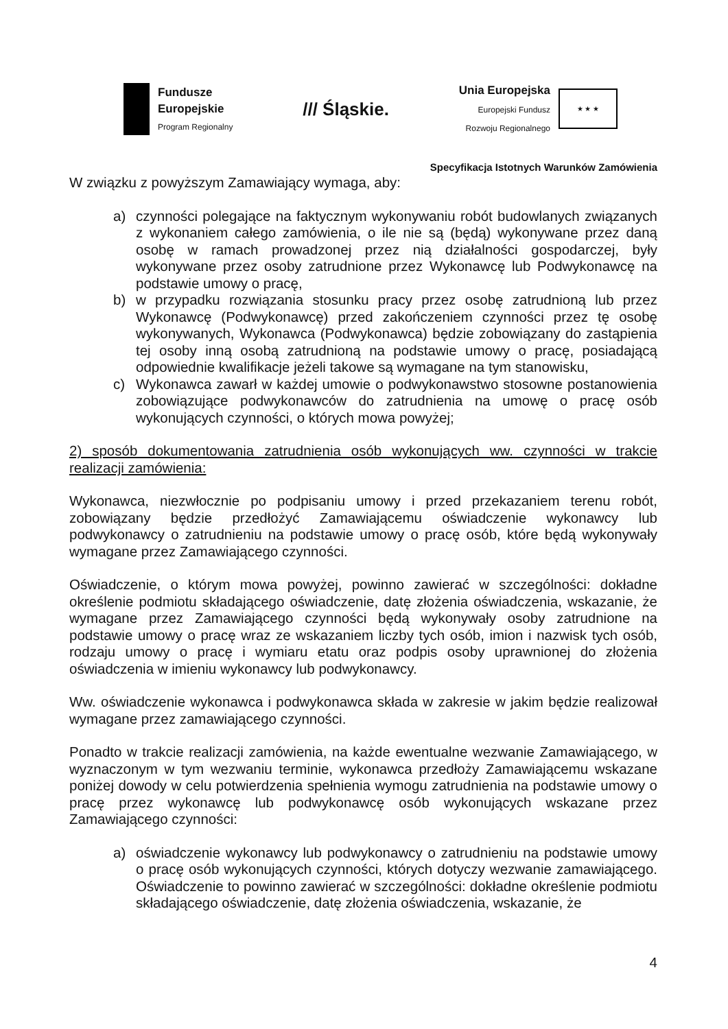Fundusze
Europejskie
Program Regionalny
/// Śląskie.
Unia Europejska
Europejski Fundusz
Rozwoju Regionalnego
★ ★ ★
Specyfikacja Istotnych Warunków Zamówienia
W związku z powyższym Zamawiający wymaga, aby:
a) czynności polegające na faktycznym wykonywaniu robót budowlanych związanych z wykonaniem całego zamówienia, o ile nie są (będą) wykonywane przez daną osobę w ramach prowadzonej przez nią działalności gospodarczej, były wykonywane przez osoby zatrudnione przez Wykonawcę lub Podwykonawcę na podstawie umowy o pracę,
b) w przypadku rozwiązania stosunku pracy przez osobę zatrudnioną lub przez Wykonawcę (Podwykonawcę) przed zakończeniem czynności przez tę osobę wykonywanych, Wykonawca (Podwykonawca) będzie zobowiązany do zastąpienia tej osoby inną osobą zatrudnioną na podstawie umowy o pracę, posiadającą odpowiednie kwalifikacje jeżeli takowe są wymagane na tym stanowisku,
c) Wykonawca zawarł w każdej umowie o podwykonawstwo stosowne postanowienia zobowiązujące podwykonawców do zatrudnienia na umowę o pracę osób wykonujących czynności, o których mowa powyżej;
2) sposób dokumentowania zatrudnienia osób wykonujących ww. czynności w trakcie realizacji zamówienia:
Wykonawca, niezwłocznie po podpisaniu umowy i przed przekazaniem terenu robót, zobowiązany będzie przedłożyć Zamawiającemu oświadczenie wykonawcy lub podwykonawcy o zatrudnieniu na podstawie umowy o pracę osób, które będą wykonywały wymagane przez Zamawiającego czynności.
Oświadczenie, o którym mowa powyżej, powinno zawierać w szczególności: dokładne określenie podmiotu składającego oświadczenie, datę złożenia oświadczenia, wskazanie, że wymagane przez Zamawiającego czynności będą wykonywały osoby zatrudnione na podstawie umowy o pracę wraz ze wskazaniem liczby tych osób, imion i nazwisk tych osób, rodzaju umowy o pracę i wymiaru etatu oraz podpis osoby uprawnionej do złożenia oświadczenia w imieniu wykonawcy lub podwykonawcy.
Ww. oświadczenie wykonawca i podwykonawca składa w zakresie w jakim będzie realizował wymagane przez zamawiającego czynności.
Ponadto w trakcie realizacji zamówienia, na każde ewentualne wezwanie Zamawiającego, w wyznaczonym w tym wezwaniu terminie, wykonawca przedłoży Zamawiającemu wskazane poniżej dowody w celu potwierdzenia spełnienia wymogu zatrudnienia na podstawie umowy o pracę przez wykonawcę lub podwykonawcę osób wykonujących wskazane przez Zamawiającego czynności:
a) oświadczenie wykonawcy lub podwykonawcy o zatrudnieniu na podstawie umowy o pracę osób wykonujących czynności, których dotyczy wezwanie zamawiającego. Oświadczenie to powinno zawierać w szczególności: dokładne określenie podmiotu składającego oświadczenie, datę złożenia oświadczenia, wskazanie, że
4